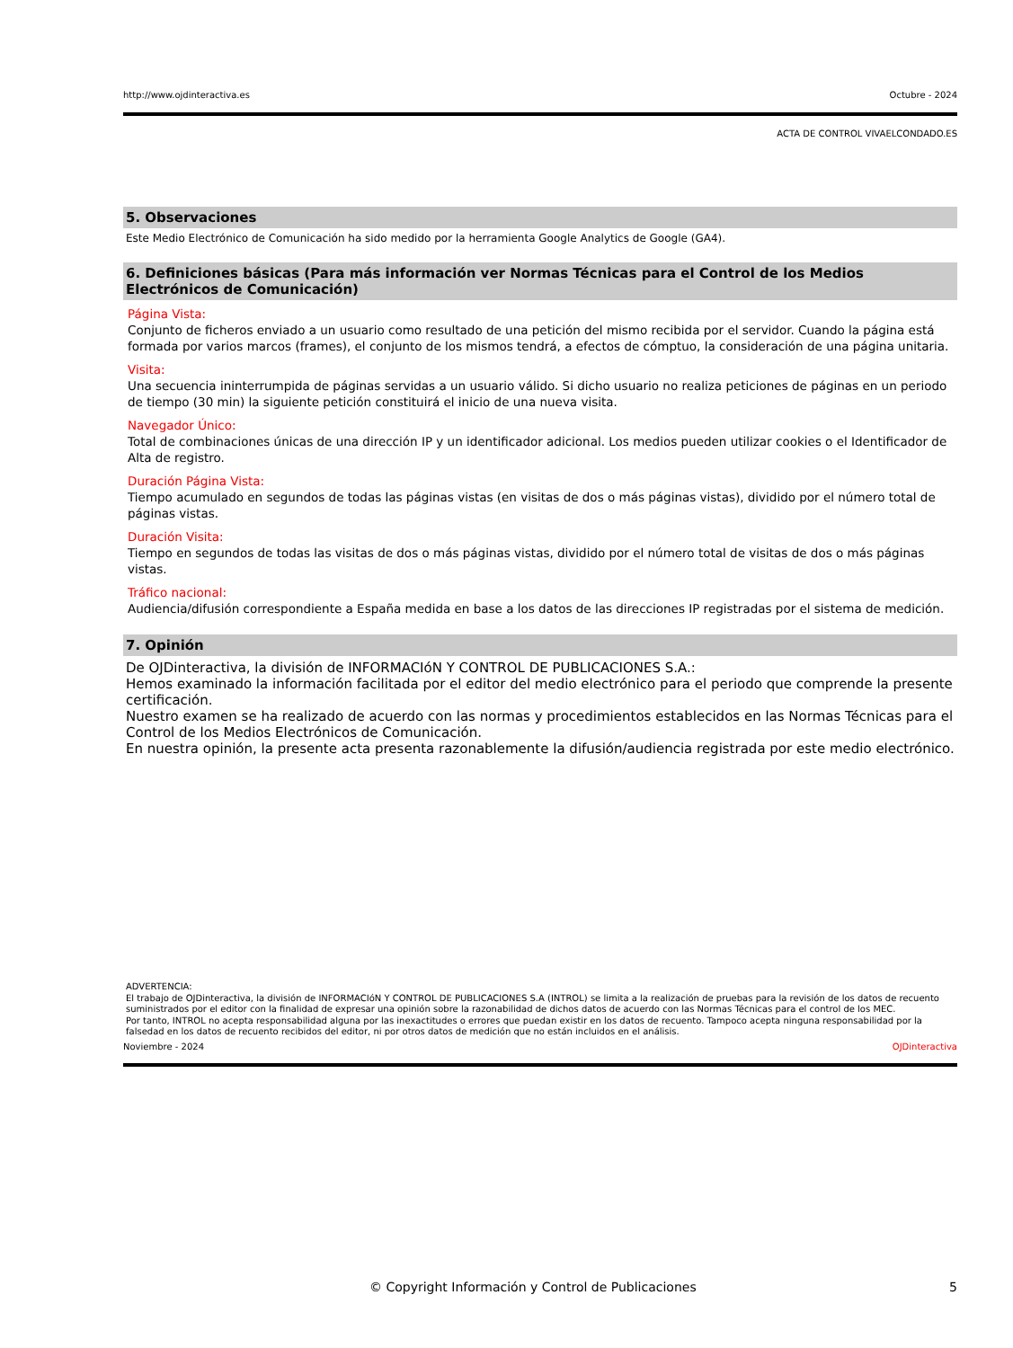http://www.ojdinteractiva.es Octubre - 2024
ACTA DE CONTROL VIVAELCONDADO.ES
5. Observaciones
Este Medio Electrónico de Comunicación ha sido medido por la herramienta Google Analytics de Google (GA4).
6. Definiciones básicas (Para más información ver Normas Técnicas para el Control de los Medios Electrónicos de Comunicación)
Página Vista:
Conjunto de ficheros enviado a un usuario como resultado de una petición del mismo recibida por el servidor. Cuando la página está formada por varios marcos (frames), el conjunto de los mismos tendrá, a efectos de cómptuo, la consideración de una página unitaria.
Visita:
Una secuencia ininterrumpida de páginas servidas a un usuario válido. Si dicho usuario no realiza peticiones de páginas en un periodo de tiempo (30 min) la siguiente petición constituirá el inicio de una nueva visita.
Navegador Único:
Total de combinaciones únicas de una dirección IP y un identificador adicional. Los medios pueden utilizar cookies o el Identificador de Alta de registro.
Duración Página Vista:
Tiempo acumulado en segundos de todas las páginas vistas (en visitas de dos o más páginas vistas), dividido por el número total de páginas vistas.
Duración Visita:
Tiempo en segundos de todas las visitas de dos o más páginas vistas, dividido por el número total de visitas de dos o más páginas vistas.
Tráfico nacional:
Audiencia/difusión correspondiente a España medida en base a los datos de las direcciones IP registradas por el sistema de medición.
7. Opinión
De OJDinteractiva, la división de INFORMACIóN Y CONTROL DE PUBLICACIONES S.A.:
Hemos examinado la información facilitada por el editor del medio electrónico para el periodo que comprende la presente certificación.
Nuestro examen se ha realizado de acuerdo con las normas y procedimientos establecidos en las Normas Técnicas para el Control de los Medios Electrónicos de Comunicación.
En nuestra opinión, la presente acta presenta razonablemente la difusión/audiencia registrada por este medio electrónico.
ADVERTENCIA:
El trabajo de OJDinteractiva, la división de INFORMACIóN Y CONTROL DE PUBLICACIONES S.A (INTROL) se limita a la realización de pruebas para la revisión de los datos de recuento suministrados por el editor con la finalidad de expresar una opinión sobre la razonabilidad de dichos datos de acuerdo con las Normas Técnicas para el control de los MEC.
Por tanto, INTROL no acepta responsabilidad alguna por las inexactitudes o errores que puedan existir en los datos de recuento. Tampoco acepta ninguna responsabilidad por la falsedad en los datos de recuento recibidos del editor, ni por otros datos de medición que no están incluidos en el análisis.
Noviembre - 2024 OJDinteractiva
© Copyright Información y Control de Publicaciones 5